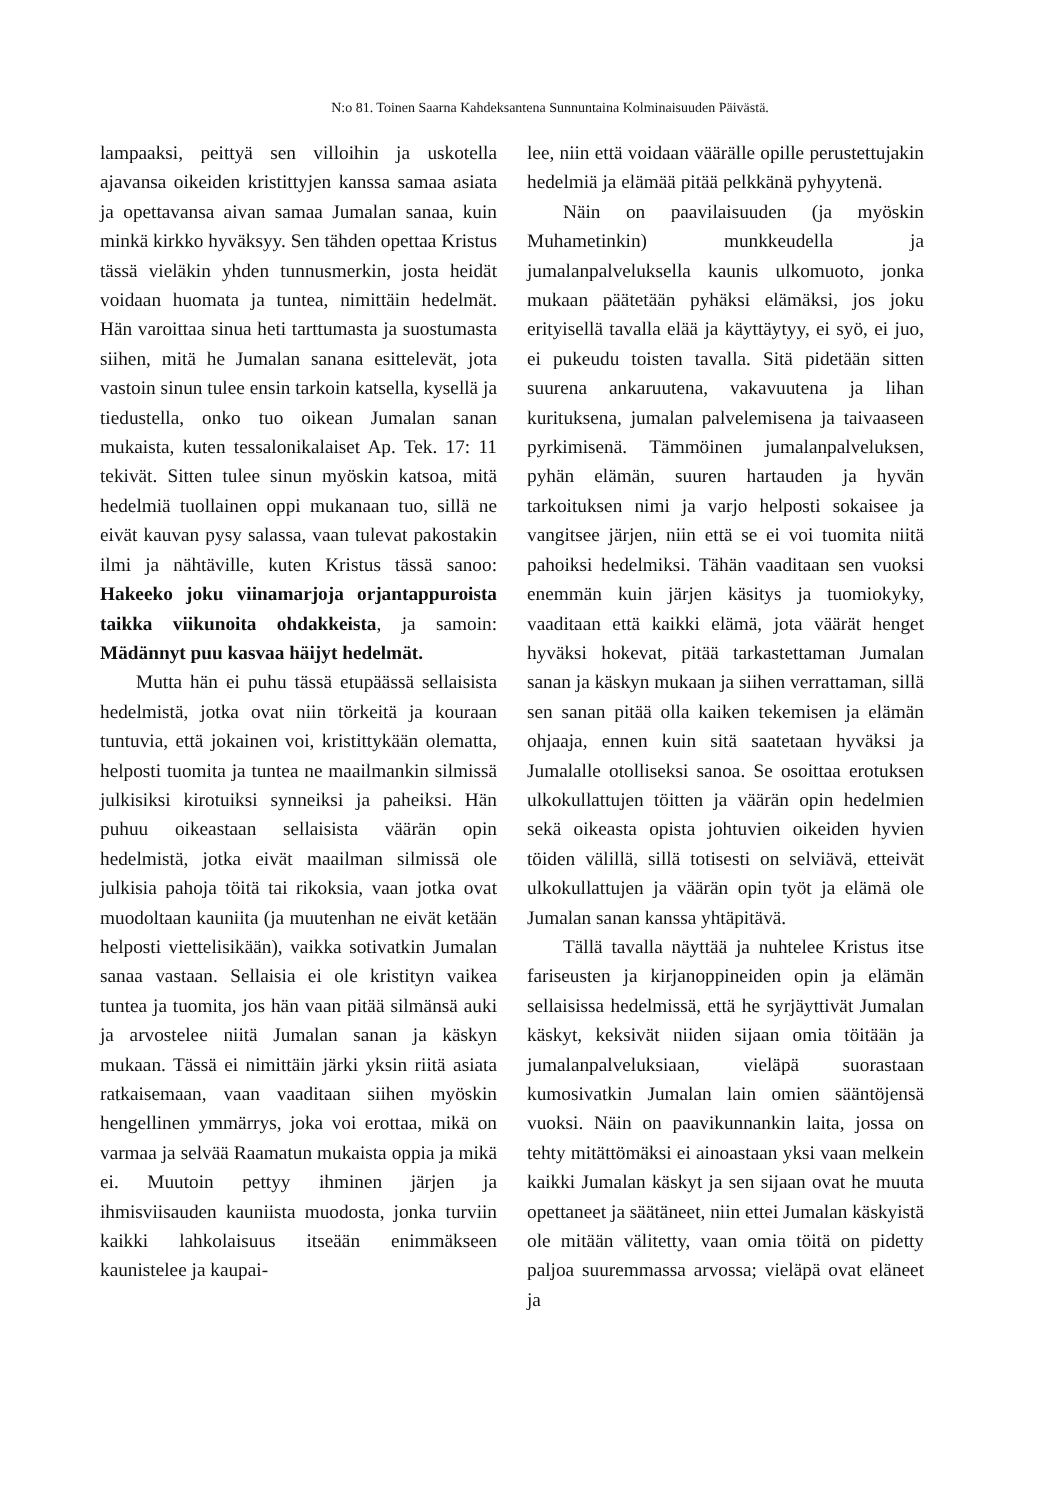N:o 81. Toinen Saarna Kahdeksantena Sunnuntaina Kolminaisuuden Päivästä.
lampaaksi, peittyä sen villoihin ja uskotella ajavansa oikeiden kristittyjen kanssa samaa asiata ja opettavansa aivan samaa Jumalan sanaa, kuin minkä kirkko hyväksyy. Sen tähden opettaa Kristus tässä vieläkin yhden tunnusmerkin, josta heidät voidaan huomata ja tuntea, nimittäin hedelmät. Hän varoittaa sinua heti tarttumasta ja suostumasta siihen, mitä he Jumalan sanana esittelevät, jota vastoin sinun tulee ensin tarkoin katsella, kysellä ja tiedustella, onko tuo oikean Jumalan sanan mukaista, kuten tessalonikalaiset Ap. Tek. 17: 11 tekivät. Sitten tulee sinun myöskin katsoa, mitä hedelmiä tuollainen oppi mukanaan tuo, sillä ne eivät kauvan pysy salassa, vaan tulevat pakostakin ilmi ja nähtäville, kuten Kristus tässä sanoo: Hakeeko joku viinamarjoja orjantappuroista taikka viikunoita ohdakkeista, ja samoin: Mädännyt puu kasvaa häijyt hedelmät.
Mutta hän ei puhu tässä etupäässä sellaisista hedelmistä, jotka ovat niin törkeitä ja kouraan tuntuvia, että jokainen voi, kristittykään olematta, helposti tuomita ja tuntea ne maailmankin silmissä julkisiksi kirotuiksi synneiksi ja paheiksi. Hän puhuu oikeastaan sellaisista väärän opin hedelmistä, jotka eivät maailman silmissä ole julkisia pahoja töitä tai rikoksia, vaan jotka ovat muodoltaan kauniita (ja muutenhan ne eivät ketään helposti viettelisikään), vaikka sotivatkin Jumalan sanaa vastaan. Sellaisia ei ole kristityn vaikea tuntea ja tuomita, jos hän vaan pitää silmänsä auki ja arvostelee niitä Jumalan sanan ja käskyn mukaan. Tässä ei nimittäin järki yksin riitä asiata ratkaisemaan, vaan vaaditaan siihen myöskin hengellinen ymmärrys, joka voi erottaa, mikä on varmaa ja selvää Raamatun mukaista oppia ja mikä ei. Muutoin pettyy ihminen järjen ja ihmisviisauden kauniista muodosta, jonka turviin kaikki lahkolaisuus itseään enimmäkseen kaunistelee ja kaupai-
lee, niin että voidaan väärälle opille perustettujakin hedelmiä ja elämää pitää pelkkänä pyhyytenä.
Näin on paavilaisuuden (ja myöskin Muhametinkin) munkkeudella ja jumalanpalveluksella kaunis ulkomuoto, jonka mukaan päätetään pyhäksi elämäksi, jos joku erityisellä tavalla elää ja käyttäytyy, ei syö, ei juo, ei pukeudu toisten tavalla. Sitä pidetään sitten suurena ankaruutena, vakavuutena ja lihan kurituksena, jumalan palvelemisena ja taivaaseen pyrkimisenä. Tämmöinen jumalanpalveluksen, pyhän elämän, suuren hartauden ja hyvän tarkoituksen nimi ja varjo helposti sokaisee ja vangitsee järjen, niin että se ei voi tuomita niitä pahoiksi hedelmiksi. Tähän vaaditaan sen vuoksi enemmän kuin järjen käsitys ja tuomiokyky, vaaditaan että kaikki elämä, jota väärät henget hyväksi hokevat, pitää tarkastettaman Jumalan sanan ja käskyn mukaan ja siihen verrattaman, sillä sen sanan pitää olla kaiken tekemisen ja elämän ohjaaja, ennen kuin sitä saatetaan hyväksi ja Jumalalle otolliseksi sanoa. Se osoittaa erotuksen ulkokullattujen töitten ja väärän opin hedelmien sekä oikeasta opista johtuvien oikeiden hyvien töiden välillä, sillä totisesti on selviävä, etteivät ulkokullattujen ja väärän opin työt ja elämä ole Jumalan sanan kanssa yhtäpitävä.
Tällä tavalla näyttää ja nuhtelee Kristus itse fariseusten ja kirjanoppineiden opin ja elämän sellaisissa hedelmissä, että he syrjäyttivät Jumalan käskyt, keksivät niiden sijaan omia töitään ja jumalanpalveluksiaan, vieläpä suorastaan kumosivatkin Jumalan lain omien sääntöjensä vuoksi. Näin on paavikunnankin laita, jossa on tehty mitättömäksi ei ainoastaan yksi vaan melkein kaikki Jumalan käskyt ja sen sijaan ovat he muuta opettaneet ja säätäneet, niin ettei Jumalan käskyistä ole mitään välitetty, vaan omia töitä on pidetty paljoa suuremmassa arvossa; vieläpä ovat eläneet ja